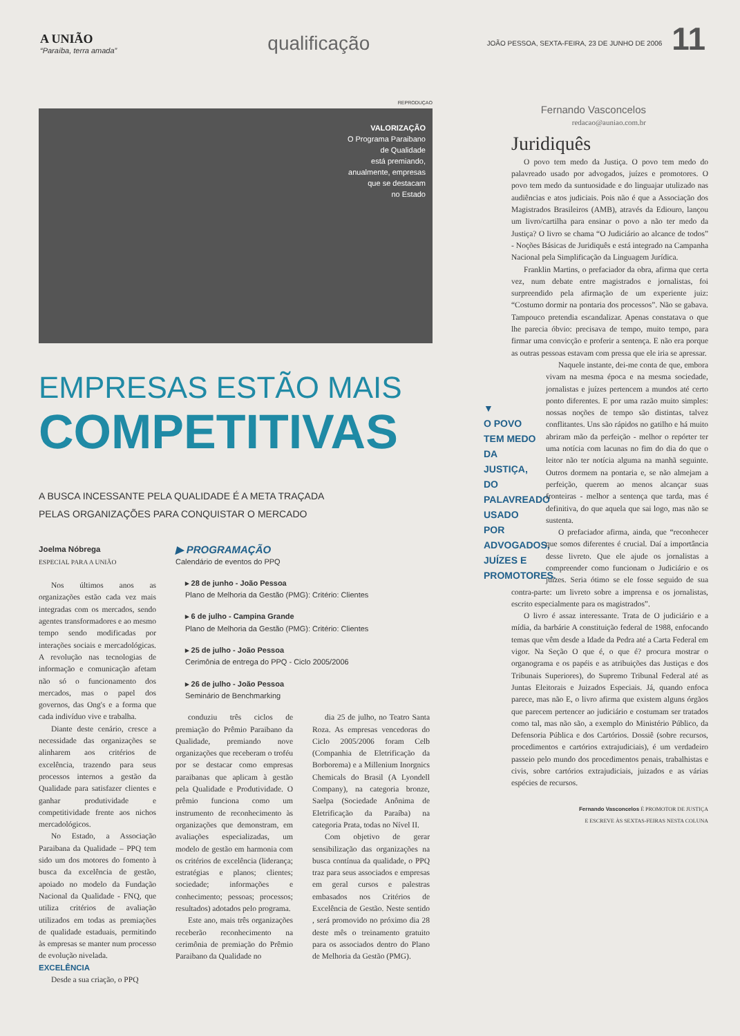A UNIÃO
“Paraíba, terra amada”
qualificação
JOÃO PESSOA, SEXTA-FEIRA, 23 DE JUNHO DE 2006
11
REPRODUÇAO
VALORIZAÇÃO
O Programa Paraibano
de Qualidade
está premiando,
anualmente, empresas
que se destacam
no Estado
EMPRESAS ESTÃO MAIS
COMPETITIVAS
A BUSCA INCESSANTE PELA QUALIDADE É A META TRAÇADA
PELAS ORGANIZAÇÕES PARA CONQUISTAR O MERCADO
Joelma Nóbrega
ESPECIAL PARA A UNIÃO
Nos últimos anos as organizações estão cada vez mais integradas com os mercados, sendo agentes transformadores e ao mesmo tempo sendo modificadas por interações sociais e mercadológicas. A revolução nas tecnologias de informação e comunicação afetam não só o funcionamento dos mercados, mas o papel dos governos, das Ong's e a forma que cada indivíduo vive e trabalha.
Diante deste cenário, cresce a necessidade das organizações se alinharem aos critérios de excelência, trazendo para seus processos internos a gestão da Qualidade para satisfazer clientes e ganhar produtividade e competitividade frente aos nichos mercadológicos.
No Estado, a Associação Paraibana da Qualidade – PPQ tem sido um dos motores do fomento à busca da excelência de gestão, apoiado no modelo da Fundação Nacional da Qualidade - FNQ, que utiliza critérios de avaliação utilizados em todas as premiações de qualidade estaduais, permitindo às empresas se manter num processo de evolução nivelada.
EXCELÊNCIA
Desde a sua criação, o PPQ
▶ PROGRAMAÇÃO
Calendário de eventos do PPQ
▸ 28 de junho - João Pessoa
Plano de Melhoria da Gestão (PMG): Critério: Clientes
▸ 6 de julho - Campina Grande
Plano de Melhoria da Gestão (PMG): Critério: Clientes
▸ 25 de julho - João Pessoa
Cerimônia de entrega do PPQ - Ciclo 2005/2006
▸ 26 de julho - João Pessoa
Seminário de Benchmarking
conduziu três ciclos de premiação do Prêmio Paraibano da Qualidade, premiando nove organizações que receberam o troféu por se destacar como empresas paraibanas que aplicam à gestão pela Qualidade e Produtividade. O prêmio funciona como um instrumento de reconhecimento às organizações que demonstram, em avaliações especializadas, um modelo de gestão em harmonia com os critérios de excelência (liderança; estratégias e planos; clientes; sociedade; informações e conhecimento; pessoas; processos; resultados) adotados pelo programa.
Este ano, mais três organizações receberão reconhecimento na cerimônia de premiação do Prêmio Paraibano da Qualidade no
dia 25 de julho, no Teatro Santa Roza. As empresas vencedoras do Ciclo 2005/2006 foram Celb (Companhia de Eletrificação da Borborema) e a Millenium Inorgnics Chemicals do Brasil (A Lyondell Company), na categoria bronze, Saelpa (Sociedade Anônima de Eletrificação da Paraíba) na categoria Prata, todas no Nível II.
Com objetivo de gerar sensibilização das organizações na busca contínua da qualidade, o PPQ traz para seus associados e empresas em geral cursos e palestras embasados nos Critérios de Excelência de Gestão. Neste sentido , será promovido no próximo dia 28 deste mês o treinamento gratuito para os associados dentro do Plano de Melhoria da Gestão (PMG).
Fernando Vasconcelos
redacao@auniao.com.br
Juridiquês
O povo tem medo da Justiça. O povo tem medo do palavreado usado por advogados, juízes e promotores. O povo tem medo da suntuosidade e do linguajar utulizado nas audiências e atos judiciais. Pois não é que a Associação dos Magistrados Brasileiros (AMB), através da Ediouro, lançou um livro/cartilha para ensinar o povo a não ter medo da Justiça? O livro se chama “O Judiciário ao alcance de todos” - Noções Básicas de Juridiquês e está integrado na Campanha Nacional pela Simplificação da Linguagem Jurídica.
Franklin Martins, o prefaciador da obra, afirma que certa vez, num debate entre magistrados e jornalistas, foi surpreendido pela afirmação de um experiente juiz: “Costumo dormir na pontaria dos processos”. Não se gabava. Tampouco pretendia escandalizar. Apenas constatava o que lhe parecia óbvio: precisava de tempo, muito tempo, para firmar uma convicção e proferir a sentença. E não era porque as outras pessoas estavam com pressa que ele iria se apressar.
▼
O POVO TEM MEDO DA JUSTIÇA, DO PALAVREADO USADO POR ADVOGADOS, JUÍZES E PROMOTORES.
Naquele instante, dei-me conta de que, embora vivam na mesma época e na mesma sociedade, jornalistas e juízes pertencem a mundos até certo ponto diferentes. E por uma razão muito simples: nossas noções de tempo são distintas, talvez conflitantes. Uns são rápidos no gatilho e há muito abriram mão da perfeição - melhor o repórter ter uma notícia com lacunas no fim do dia do que o leitor não ter notícia alguma na manhã seguinte. Outros dormem na pontaria e, se não almejam a perfeição, querem ao menos alcançar suas fronteiras - melhor a sentença que tarda, mas é definitiva, do que aquela que sai logo, mas não se sustenta.
O prefaciador afirma, ainda, que “reconhecer que somos diferentes é crucial. Daí a importância desse livreto. Que ele ajude os jornalistas a compreender como funcionam o Judiciário e os juízes. Seria ótimo se ele fosse seguido de sua contra-parte: um livreto sobre a imprensa e os jornalistas, escrito especialmente para os magistrados”.
O livro é assaz interessante. Trata de O judiciário e a mídia, da barbárie A constituição federal de 1988, enfocando temas que vêm desde a Idade da Pedra até a Carta Federal em vigor. Na Seção O que é, o que é? procura mostrar o organograma e os papéis e as atribuições das Justiças e dos Tribunais Superiores), do Supremo Tribunal Federal até as Juntas Eleitorais e Juizados Especiais. Já, quando enfoca parece, mas não E, o livro afirma que existem alguns órgãos que parecem pertencer ao judiciário e costumam ser tratados como tal, mas não são, a exemplo do Ministério Público, da Defensoria Pública e dos Cartórios. Dossiê (sobre recursos, procedimentos e cartórios extrajudiciais), é um verdadeiro passeio pelo mundo dos procedimentos penais, trabalhistas e civis, sobre cartórios extrajudiciais, juizados e as várias espécies de recursos.
Fernando Vasconcelos É PROMOTOR DE JUSTIÇA
E ESCREVE ÀS SEXTAS-FEIRAS NESTA COLUNA